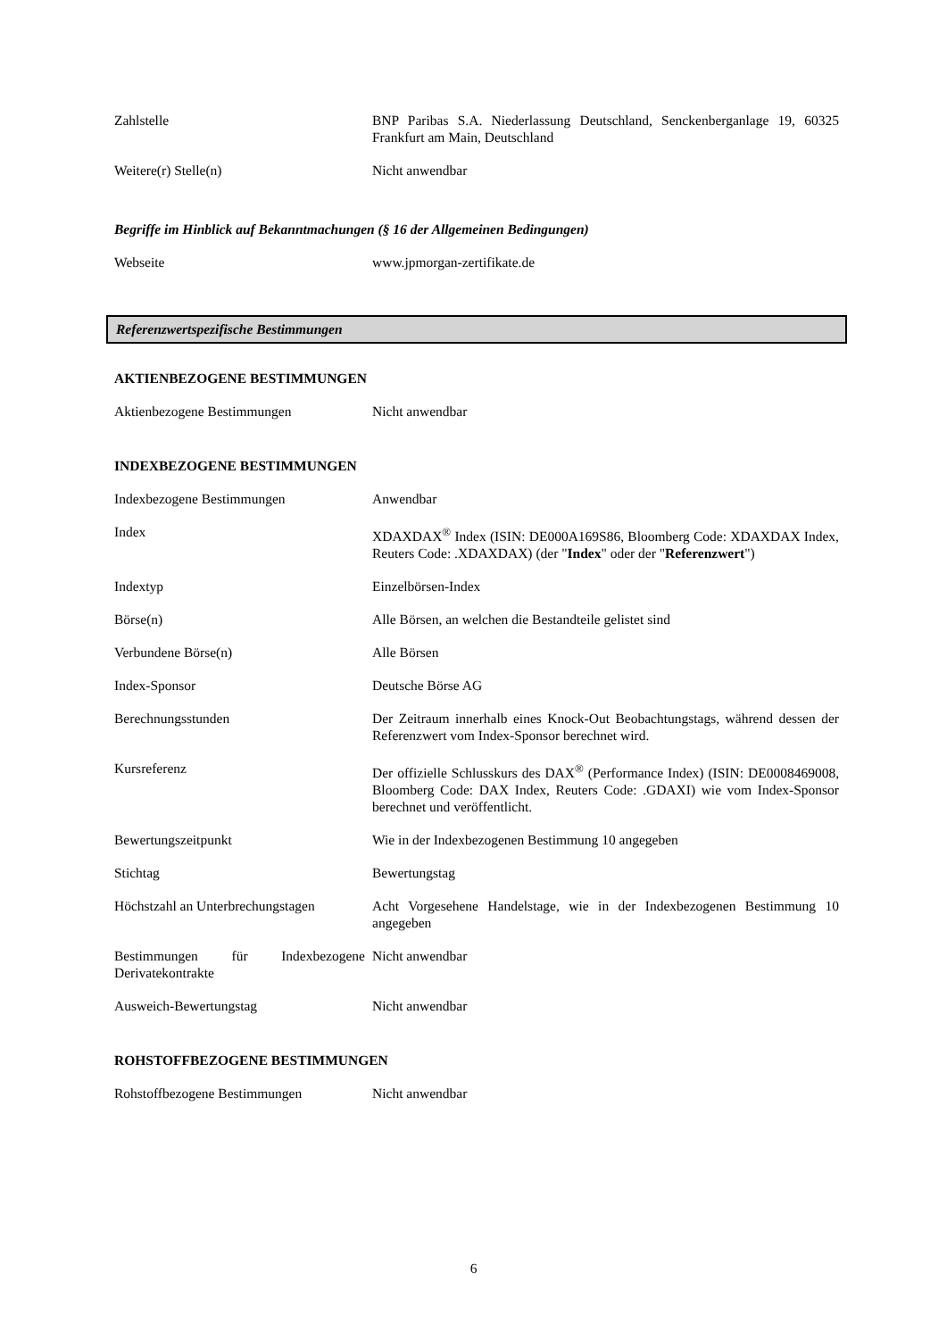| Zahlstelle | BNP Paribas S.A. Niederlassung Deutschland, Senckenberganlage 19, 60325 Frankfurt am Main, Deutschland |
| Weitere(r) Stelle(n) | Nicht anwendbar |
Begriffe im Hinblick auf Bekanntmachungen (§ 16 der Allgemeinen Bedingungen)
| Webseite | www.jpmorgan-zertifikate.de |
Referenzwertspezifische Bestimmungen
AKTIENBEZOGENE BESTIMMUNGEN
| Aktienbezogene Bestimmungen | Nicht anwendbar |
INDEXBEZOGENE BESTIMMUNGEN
| Indexbezogene Bestimmungen | Anwendbar |
| Index | XDAXDAX<sup>®</sup> Index (ISIN: DE000A169S86, Bloomberg Code: XDAXDAX Index, Reuters Code: .XDAXDAX) (der " Index " oder der " Referenzwert ") |
| Indextyp | Einzelbörsen-Index |
| Börse(n) | Alle Börsen, an welchen die Bestandteile gelistet sind |
| Verbundene Börse(n) | Alle Börsen |
| Index-Sponsor | Deutsche Börse AG |
| Berechnungsstunden | Der Zeitraum innerhalb eines Knock-Out Beobachtungstags, während dessen der Referenzwert vom Index-Sponsor berechnet wird. |
| Kursreferenz | Der offizielle Schlusskurs des DAX<sup>®</sup> (Performance Index) (ISIN: DE0008469008, Bloomberg Code: DAX Index, Reuters Code: .GDAXI) wie vom Index-Sponsor berechnet und veröffentlicht. |
| Bewertungszeitpunkt | Wie in der Indexbezogenen Bestimmung 10 angegeben |
| Stichtag | Bewertungstag |
| Höchstzahl an Unterbrechungstagen | Acht Vorgesehene Handelstage, wie in der Indexbezogenen Bestimmung 10 angegeben |
| Bestimmungen für Indexbezogene Derivatekontrakte | Nicht anwendbar |
| Ausweich-Bewertungstag | Nicht anwendbar |
ROHSTOFFBEZOGENE BESTIMMUNGEN
| Rohstoffbezogene Bestimmungen | Nicht anwendbar |
6